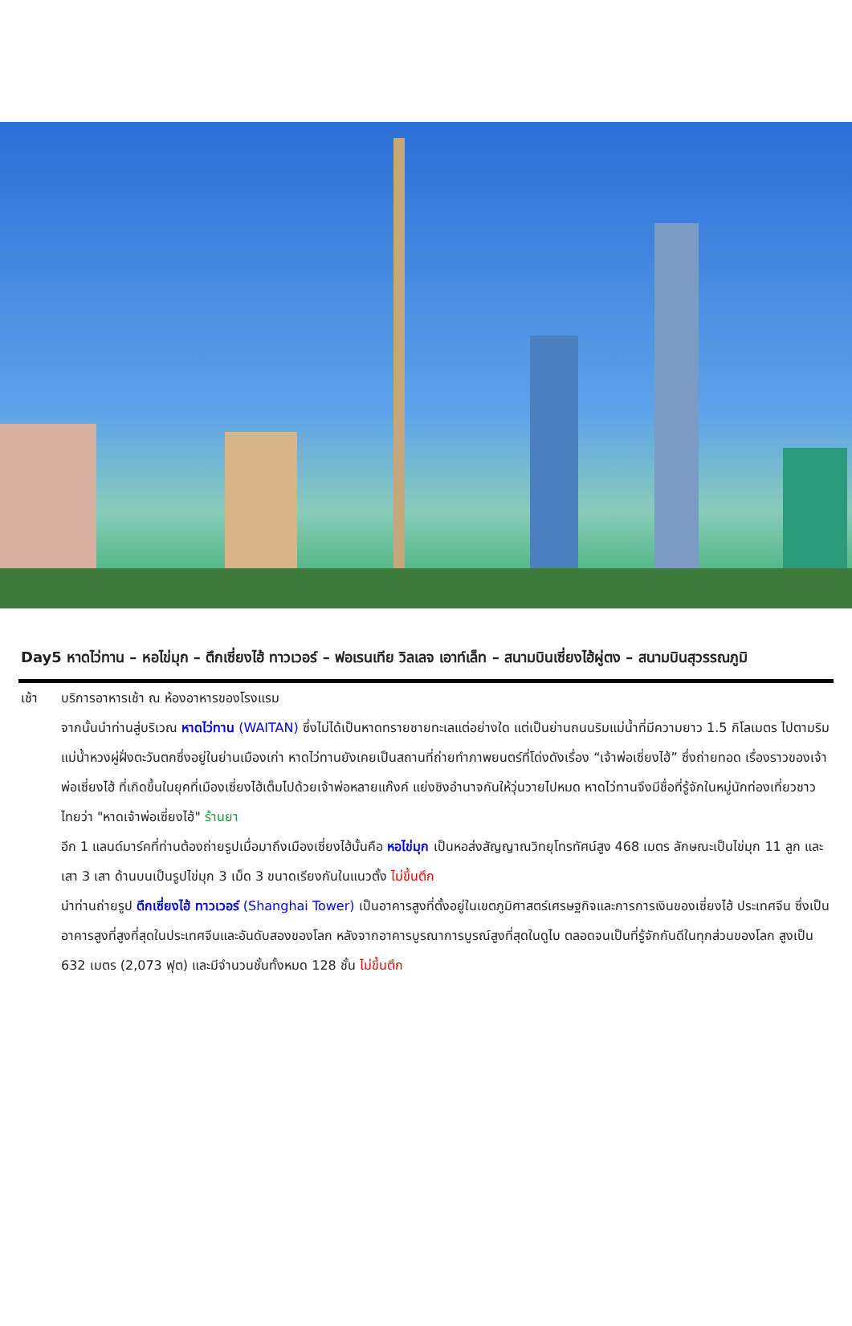Day5 หาดไว่ทาน – หอไข่มุก – ตึกเซี่ยงไฮ้ ทาวเวอร์ – ฟอเรนเทีย วิลเลจ เอาท์เล็ท – สนามบินเซี่ยงไฮ้ผู่ตง – สนามบินสุวรรณภูมิ
เช้า บริการอาหารเช้า ณ ห้องอาหารของโรงแรม
จากนั้นนำท่านสู่บริเวณ หาดไว่ทาน (WAITAN) ซึ่งไม่ได้เป็นหาดทรายชายทะเลแต่อย่างใด แต่เป็นย่านถนนริมแม่น้ำที่มีความยาว 1.5 กิโลเมตร ไปตามริมแม่น้ำหวงผู่ฝั่งตะวันตกซึ่งอยู่ในย่านเมืองเก่า หาดไว่ทานยังเคยเป็นสถานที่ถ่ายทำภาพยนตร์ที่โด่งดังเรื่อง “เจ้าพ่อเซี่ยงไฮ้” ซึ่งถ่ายทอด เรื่องราวของเจ้าพ่อเซี่ยงไฮ้ ที่เกิดขึ้นในยุคที่เมืองเซี่ยงไฮ้เต็มไปด้วยเจ้าพ่อหลายแก๊งค์ แย่งชิงอำนาจกันให้วุ่นวายไปหมด หาดไว่ทานจึงมีชื่อที่รู้จักในหมู่นักท่องเที่ยวชาวไทยว่า "หาดเจ้าพ่อเซี่ยงไฮ้" ร้านยา
อีก 1 แลนด์มาร์คที่ท่านต้องถ่ายรูปเมื่อมาถึงเมืองเซี่ยงไฮ้นั้นคือ หอไข่มุก เป็นหอส่งสัญญาณวิทยุโทรทัศน์สูง 468 เมตร ลักษณะเป็นไข่มุก 11 ลูก และ เสา 3 เสา ด้านบนเป็นรูปไข่มุก 3 เม็ด 3 ขนาดเรียงกันในแนวตั้ง ไม่ขึ้นตึก
นำท่านถ่ายรูป ตึกเซี่ยงไฮ้ ทาวเวอร์ (Shanghai Tower) เป็นอาคารสูงที่ตั้งอยู่ในเขตภูมิศาสตร์เศรษฐกิจและการการเงินของเซี่ยงไฮ้ ประเทศจีน ซึ่งเป็นอาคารสูงที่สูงที่สุดในประเทศจีนและอันดับสองของโลก หลังจากอาคารบูรณาการบูรณ์สูงที่สุดในดูไบ ตลอดจนเป็นที่รู้จักกันดีในทุกส่วนของโลก สูงเป็น 632 เมตร (2,073 ฟุต) และมีจำนวนชั้นทั้งหมด 128 ชั้น ไม่ขึ้นตึก